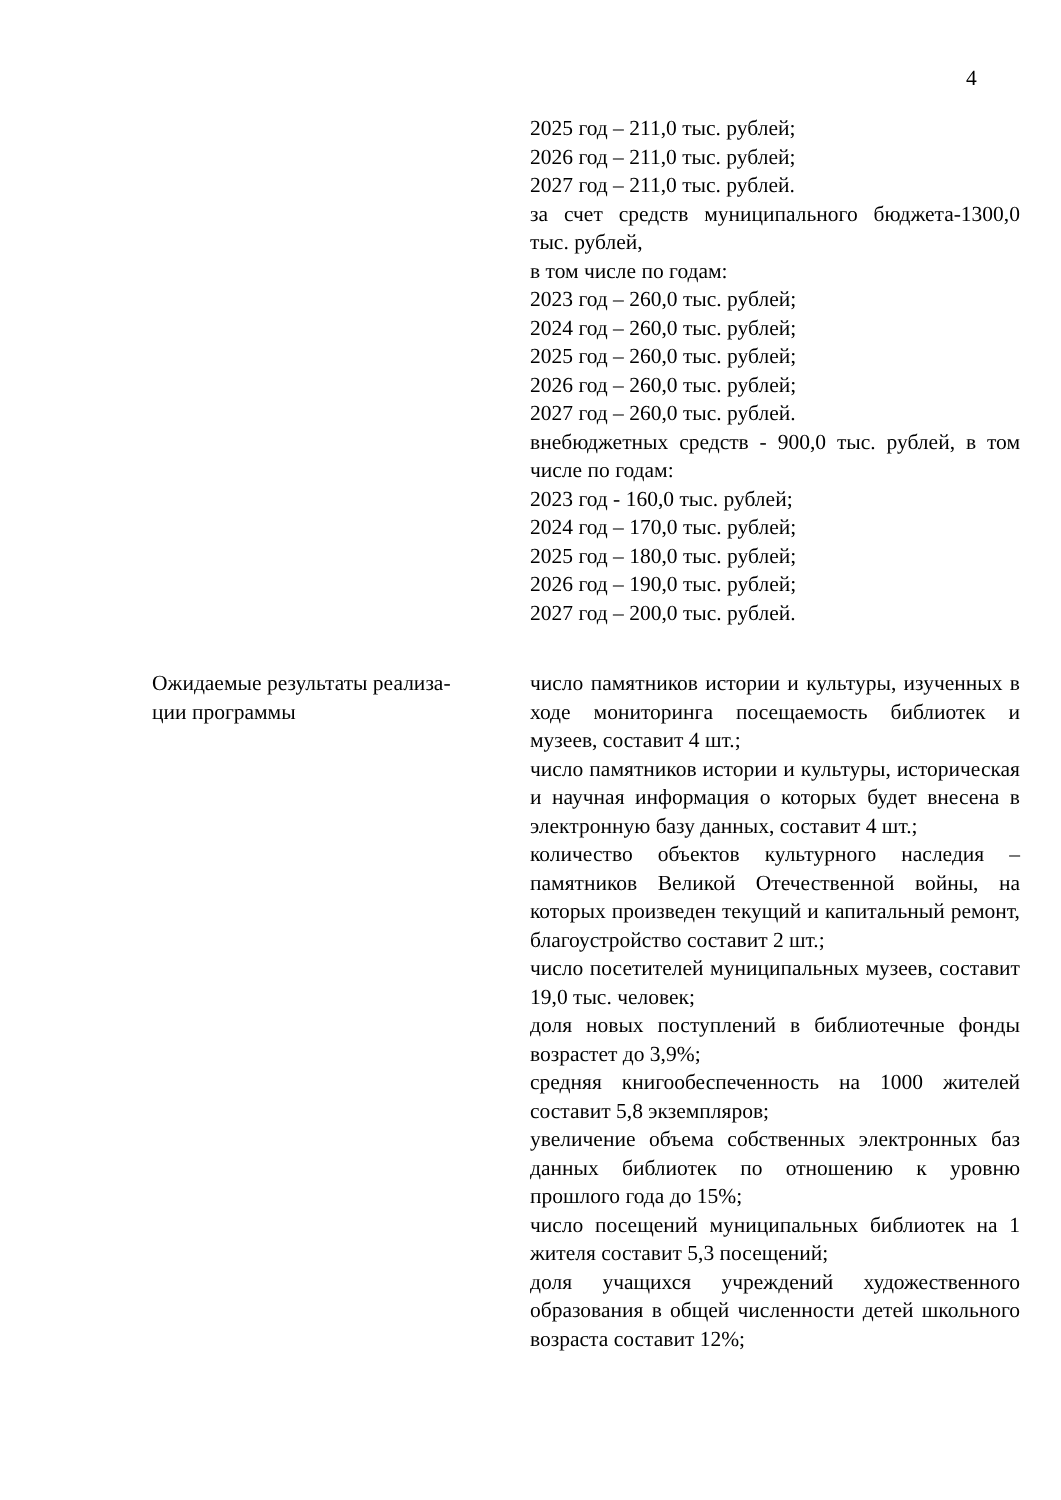4
| | 2025 год – 211,0 тыс. рублей; 2026 год – 211,0 тыс. рублей; 2027 год – 211,0 тыс. рублей. за счет средств муниципального бюджета-1300,0 тыс. рублей, в том числе по годам: 2023 год – 260,0 тыс. рублей; 2024 год – 260,0 тыс. рублей; 2025 год – 260,0 тыс. рублей; 2026 год – 260,0 тыс. рублей; 2027 год – 260,0 тыс. рублей. внебюджетных средств - 900,0 тыс. рублей, в том числе по годам: 2023 год - 160,0 тыс. рублей; 2024 год – 170,0 тыс. рублей; 2025 год – 180,0 тыс. рублей; 2026 год – 190,0 тыс. рублей; 2027 год – 200,0 тыс. рублей. |
| Ожидаемые результаты реализа- ции программы | число памятников истории и культуры, изученных в ходе мониторинга посещаемость библиотек и музеев, составит 4 шт.; число памятников истории и культуры, историческая и научная информация о которых будет внесена в электронную базу данных, составит 4 шт.; количество объектов культурного наследия – памятников Великой Отечественной войны, на которых произведен текущий и капитальный ремонт, благоустройство составит 2 шт.; число посетителей муниципальных музеев, составит 19,0 тыс. человек; доля новых поступлений в библиотечные фонды возрастет до 3,9%; средняя книгообеспеченность на 1000 жителей составит 5,8 экземпляров; увеличение объема собственных электронных баз данных библиотек по отношению к уровню прошлого года до 15%; число посещений муниципальных библиотек на 1 жителя составит 5,3 посещений; доля учащихся учреждений художественного образования в общей численности детей школьного возраста составит 12%; |